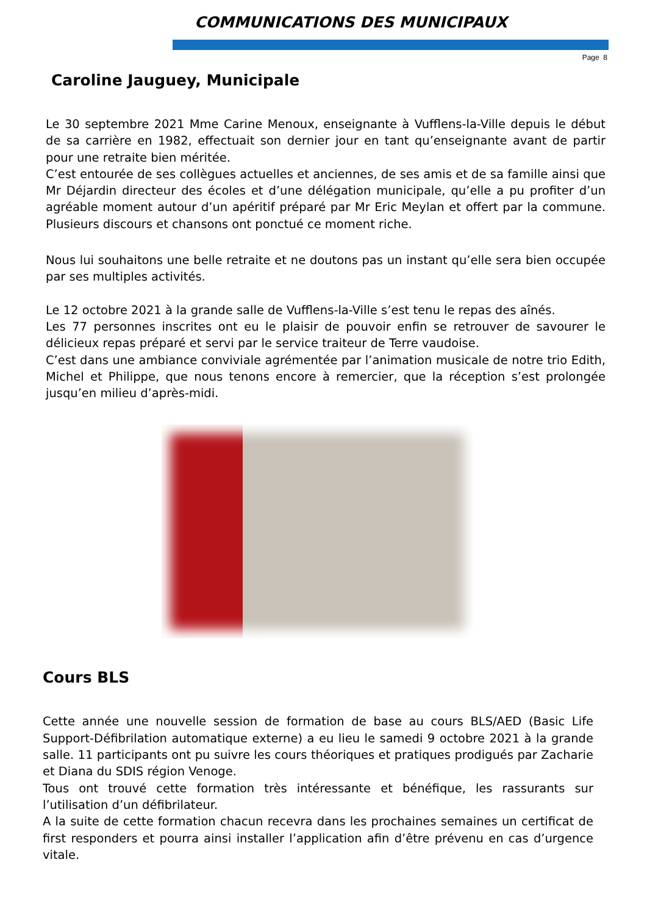COMMUNICATIONS DES MUNICIPAUX
Page 8
Caroline Jauguey, Municipale
Le 30 septembre 2021 Mme Carine Menoux, enseignante à Vufflens-la-Ville depuis le début de sa carrière en 1982, effectuait son dernier jour en tant qu’enseignante avant de partir pour une retraite bien méritée.
C’est entourée de ses collègues actuelles et anciennes, de ses amis et de sa famille ainsi que Mr Déjardin directeur des écoles et d’une délégation municipale, qu’elle a pu profiter d’un agréable moment autour d’un apéritif préparé par Mr Eric Meylan et offert par la commune. Plusieurs discours et chansons ont ponctué ce moment riche.
Nous lui souhaitons une belle retraite et ne doutons pas un instant qu’elle sera bien occupée par ses multiples activités.
Le 12 octobre 2021 à la grande salle de Vufflens-la-Ville s’est tenu le repas des aînés.
Les 77 personnes inscrites ont eu le plaisir de pouvoir enfin se retrouver de savourer le délicieux repas préparé et servi par le service traiteur de Terre vaudoise.
C’est dans une ambiance conviviale agrémentée par l’animation musicale de notre trio Edith, Michel et Philippe, que nous tenons encore à remercier, que la réception s’est prolongée jusqu’en milieu d’après-midi.
Cours BLS
Cette année une nouvelle session de formation de base au cours BLS/AED (Basic Life Support-Défibrilation automatique externe) a eu lieu le samedi 9 octobre 2021 à la grande salle. 11 participants ont pu suivre les cours théoriques et pratiques prodigués par Zacharie et Diana du SDIS région Venoge.
Tous ont trouvé cette formation très intéressante et bénéfique, les rassurants sur l’utilisation d’un défibrilateur.
A la suite de cette formation chacun recevra dans les prochaines semaines un certificat de first responders et pourra ainsi installer l’application afin d’être prévenu en cas d’urgence vitale.